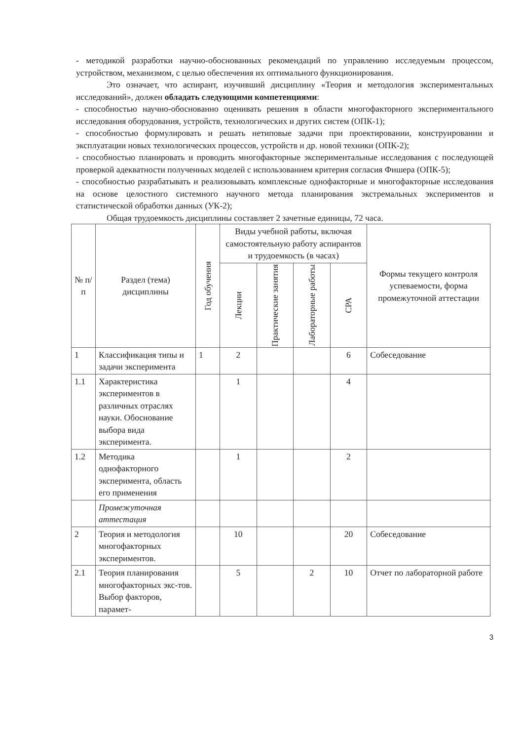- методикой разработки научно-обоснованных рекомендаций по управлению исследуемым процессом, устройством, механизмом, с целью обеспечения их оптимального функционирования.
Это означает, что аспирант, изучивший дисциплину «Теория и методология экспериментальных исследований», должен обладать следующими компетенциями:
- способностью научно-обоснованно оценивать решения в области многофакторного экспериментального исследования оборудования, устройств, технологических и других систем (ОПК-1);
- способностью формулировать и решать нетиповые задачи при проектировании, конструировании и эксплуатации новых технологических процессов, устройств и др. новой техники (ОПК-2);
- способностью планировать и проводить многофакторные экспериментальные исследования с последующей проверкой адекватности полученных моделей с использованием критерия согласия Фишера (ОПК-5);
- способностью разрабатывать и реализовывать комплексные однофакторные и многофакторные исследования на основе целостного системного научного метода планирования экстремальных экспериментов и статистической обработки данных (УК-2);
Общая трудоемкость дисциплины составляет 2 зачетные единицы, 72 часа.
| № п/п | Раздел (тема) дисциплины | Год обучения | Виды учебной работы, включая самостоятельную работу аспирантов и трудоемкость (в часах) | | | | Формы текущего контроля успеваемости, форма промежуточной аттестации |
| --- | --- | --- | --- | --- | --- | --- | --- |
| | | | Лекции | Практические занятия | Лабораторные работы | СРА | |
| 1 | Классификация типы и задачи эксперимента | 1 | 2 | | | 6 | Собеседование |
| 1.1 | Характеристика экспериментов в различных отраслях науки. Обоснование выбора вида эксперимента. | | 1 | | | 4 | |
| 1.2 | Методика однофакторного эксперимента, область его применения | | 1 | | | 2 | |
| | Промежуточная аттестация | | | | | | |
| 2 | Теория и методология многофакторных экспериментов. | | 10 | | | 20 | Собеседование |
| 2.1 | Теория планирования многофакторных экс-тов. Выбор факторов, парамет- | | 5 | | 2 | 10 | Отчет по лабораторной работе |
3